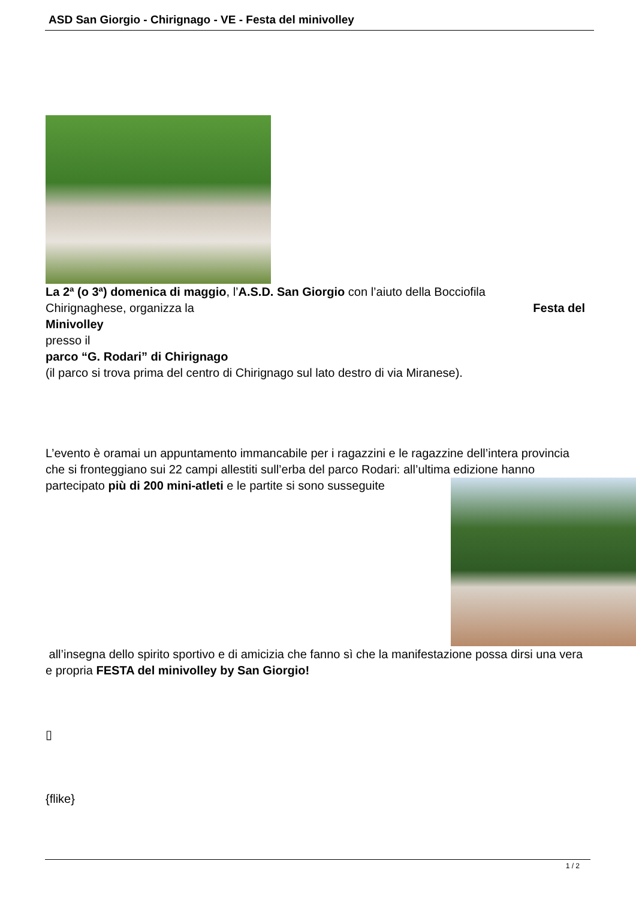ASD San Giorgio - Chirignago - VE - Festa del minivolley
La 2ª (o 3ª) domenica di maggio, l’A.S.D. San Giorgio con l’aiuto della Bocciofila
Chirignaghese, organizza la Festa del
Minivolley
presso il
parco “G. Rodari” di Chirignago
(il parco si trova prima del centro di Chirignago sul lato destro di via Miranese).
L’evento è oramai un appuntamento immancabile per i ragazzini e le ragazzine dell’intera provincia che si fronteggiano sui 22 campi allestiti sull’erba del parco Rodari: all’ultima edizione hanno partecipato più di 200 mini-atleti e le partite si sono susseguite
all’insegna dello spirito sportivo e di amicizia che fanno sì che la manifestazione possa dirsi una vera e propria FESTA del minivolley by San Giorgio!
▯
{flike}
1 / 2